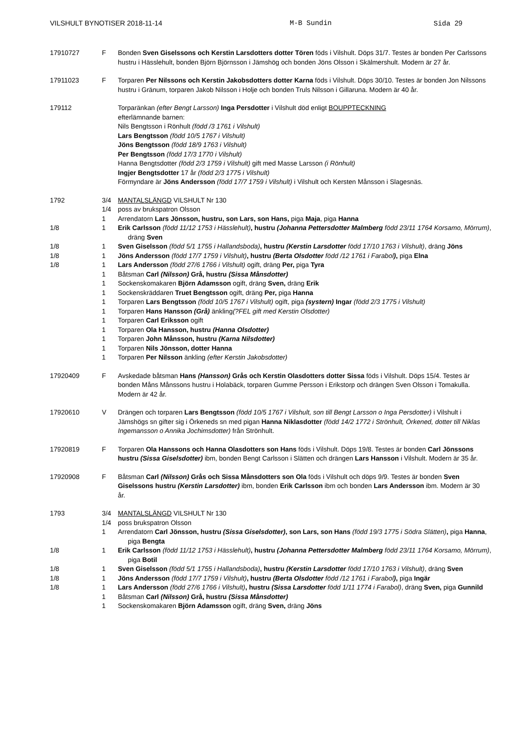VILSHULT BYNOTISER 2018-11-14 M-B Sundin Sida 29
17910727 F Bonden Sven Giselssons och Kerstin Larsdotters dotter Tören föds i Vilshult. Döps 31/7. Testes är bonden Per Carlssons hustru i Hässlehult, bonden Björn Björnsson i Jämshög och bonden Jöns Olsson i Skälmershult. Modern är 27 år.
17911023 F Torparen Per Nilssons och Kerstin Jakobsdotters dotter Karna föds i Vilshult. Döps 30/10. Testes är bonden Jon Nilssons hustru i Gränum, torparen Jakob Nilsson i Holje och bonden Truls Nilsson i Gillaruna. Modern är 40 år.
179112 Torparänkan (efter Bengt Larsson) Inga Persdotter i Vilshult död enligt BOUPPTECKNING
efterlämnande barnen:
Nils Bengtsson i Rönhult (född /3 1761 i Vilshult)
Lars Bengtsson (född 10/5 1767 i Vilshult)
Jöns Bengtsson (född 18/9 1763 i Vilshult)
Per Bengtsson (född 17/3 1770 i Vilshult)
Hanna Bengtsdotter (född 2/3 1759 i Vilshult) gift med Masse Larsson (i Rönhult)
Ingjer Bengtsdotter 17 år (född 2/3 1775 i Vilshult)
Förmyndare är Jöns Andersson (född 17/7 1759 i Vilshult) i Vilshult och Kersten Månsson i Slagesnäs.
1792 3/4 MANTALSLÄNGD VILSHULT Nr 130
1/4 poss av brukspatron Olsson
1 Arrendatorn Lars Jönsson, hustru, son Lars, son Hans, piga Maja, piga Hanna
1/8 1 Erik Carlsson (född 11/12 1753 i Hässlehult), hustru (Johanna Pettersdotter Malmberg född 23/11 1764 Korsamo, Mörrum), dräng Sven
1/8 1 Sven Giselsson (född 5/1 1755 i Hallandsboda), hustru (Kerstin Larsdotter född 17/10 1763 i Vilshult), dräng Jöns
1/8 1 Jöns Andersson (född 17/7 1759 i Vilshult), hustru (Berta Olsdotter född /12 1761 i Farabol), piga Elna
1/8 1 Lars Andersson (född 27/6 1766 i Vilshult) ogift, dräng Per, piga Tyra
1 Båtsman Carl (Nilsson) Grå, hustru (Sissa Månsdotter)
1 Sockenskomakaren Björn Adamsson ogift, dräng Sven, dräng Erik
1 Sockenskräddaren Truet Bengtsson ogift, dräng Per, piga Hanna
1 Torparen Lars Bengtsson (född 10/5 1767 i Vilshult) ogift, piga (systern) Ingar (född 2/3 1775 i Vilshult)
1 Torparen Hans Hansson (Grå) änkling(?FEL gift med Kerstin Olsdotter)
1 Torparen Carl Eriksson ogift
1 Torparen Ola Hansson, hustru (Hanna Olsdotter)
1 Torparen John Månsson, hustru (Karna Nilsdotter)
1 Torparen Nils Jönsson, dotter Hanna
1 Torparen Per Nilsson änkling (efter Kerstin Jakobsdotter)
17920409 F Avskedade båtsman Hans (Hansson) Grås och Kerstin Olasdotters dotter Sissa föds i Vilshult. Döps 15/4. Testes är bonden Måns Månssons hustru i Holabäck, torparen Gumme Persson i Erikstorp och drängen Sven Olsson i Tomakulla. Modern är 42 år.
17920610 V Drängen och torparen Lars Bengtsson (född 10/5 1767 i Vilshult, son till Bengt Larsson o Inga Persdotter) i Vilshult i Jämshögs sn gifter sig i Örkeneds sn med pigan Hanna Niklasdotter (född 14/2 1772 i Strönhult, Örkened, dotter till Niklas Ingemansson o Annika Jochimsdotter) från Strönhult.
17920819 F Torparen Ola Hanssons och Hanna Olasdotters son Hans föds i Vilshult. Döps 19/8. Testes är bonden Carl Jönssons hustru (Sissa Giselsdotter) ibm, bonden Bengt Carlsson i Slätten och drängen Lars Hansson i Vilshult. Modern är 35 år.
17920908 F Båtsman Carl (Nilsson) Grås och Sissa Månsdotters son Ola föds i Vilshult och döps 9/9. Testes är bonden Sven Giselssons hustru (Kerstin Larsdotter) ibm, bonden Erik Carlsson ibm och bonden Lars Andersson ibm. Modern är 30 år.
1793 3/4 MANTALSLÄNGD VILSHULT Nr 130
1/4 poss brukspatron Olsson
1 Arrendatorn Carl Jönsson, hustru (Sissa Giselsdotter), son Lars, son Hans (född 19/3 1775 i Södra Slätten), piga Hanna, piga Bengta
1/8 1 Erik Carlsson (född 11/12 1753 i Hässlehult), hustru (Johanna Pettersdotter Malmberg född 23/11 1764 Korsamo, Mörrum), piga Botil
1/8 1 Sven Giselsson (född 5/1 1755 i Hallandsboda), hustru (Kerstin Larsdotter född 17/10 1763 i Vilshult), dräng Sven
1/8 1 Jöns Andersson (född 17/7 1759 i Vilshult), hustru (Berta Olsdotter född /12 1761 i Farabol), piga Ingär
1/8 1 Lars Andersson (född 27/6 1766 i Vilshult), hustru (Sissa Larsdotter född 1/11 1774 i Farabol), dräng Sven, piga Gunnild
1 Båtsman Carl (Nilsson) Grå, hustru (Sissa Månsdotter)
1 Sockenskomakaren Björn Adamsson ogift, dräng Sven, dräng Jöns